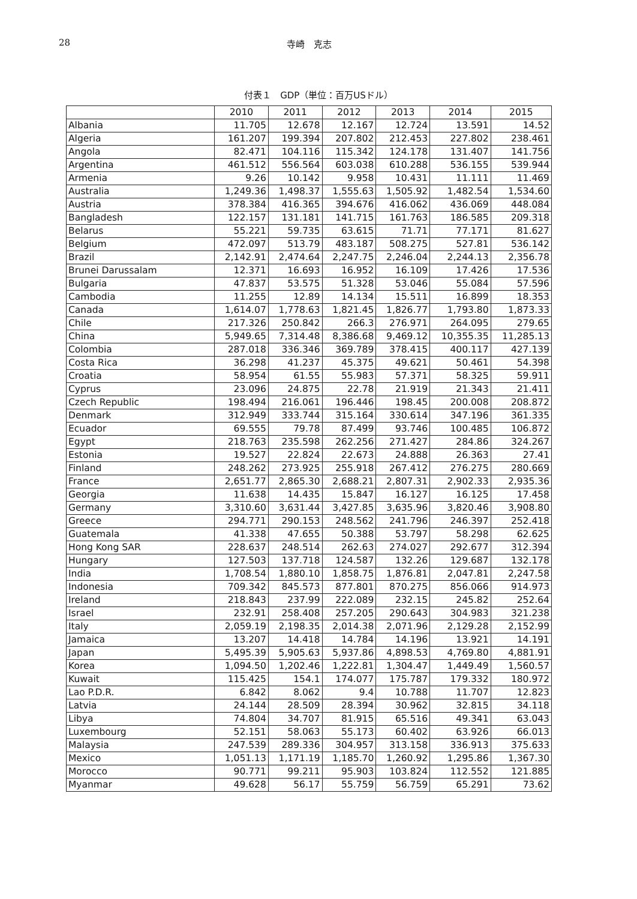28 寺崎　克志
付表１　GDP（単位：百万USドル）
| | 2010 | 2011 | 2012 | 2013 | 2014 | 2015 |
| --- | --- | --- | --- | --- | --- | --- |
| Albania | 11.705 | 12.678 | 12.167 | 12.724 | 13.591 | 14.52 |
| Algeria | 161.207 | 199.394 | 207.802 | 212.453 | 227.802 | 238.461 |
| Angola | 82.471 | 104.116 | 115.342 | 124.178 | 131.407 | 141.756 |
| Argentina | 461.512 | 556.564 | 603.038 | 610.288 | 536.155 | 539.944 |
| Armenia | 9.26 | 10.142 | 9.958 | 10.431 | 11.111 | 11.469 |
| Australia | 1,249.36 | 1,498.37 | 1,555.63 | 1,505.92 | 1,482.54 | 1,534.60 |
| Austria | 378.384 | 416.365 | 394.676 | 416.062 | 436.069 | 448.084 |
| Bangladesh | 122.157 | 131.181 | 141.715 | 161.763 | 186.585 | 209.318 |
| Belarus | 55.221 | 59.735 | 63.615 | 71.71 | 77.171 | 81.627 |
| Belgium | 472.097 | 513.79 | 483.187 | 508.275 | 527.81 | 536.142 |
| Brazil | 2,142.91 | 2,474.64 | 2,247.75 | 2,246.04 | 2,244.13 | 2,356.78 |
| Brunei Darussalam | 12.371 | 16.693 | 16.952 | 16.109 | 17.426 | 17.536 |
| Bulgaria | 47.837 | 53.575 | 51.328 | 53.046 | 55.084 | 57.596 |
| Cambodia | 11.255 | 12.89 | 14.134 | 15.511 | 16.899 | 18.353 |
| Canada | 1,614.07 | 1,778.63 | 1,821.45 | 1,826.77 | 1,793.80 | 1,873.33 |
| Chile | 217.326 | 250.842 | 266.3 | 276.971 | 264.095 | 279.65 |
| China | 5,949.65 | 7,314.48 | 8,386.68 | 9,469.12 | 10,355.35 | 11,285.13 |
| Colombia | 287.018 | 336.346 | 369.789 | 378.415 | 400.117 | 427.139 |
| Costa Rica | 36.298 | 41.237 | 45.375 | 49.621 | 50.461 | 54.398 |
| Croatia | 58.954 | 61.55 | 55.983 | 57.371 | 58.325 | 59.911 |
| Cyprus | 23.096 | 24.875 | 22.78 | 21.919 | 21.343 | 21.411 |
| Czech Republic | 198.494 | 216.061 | 196.446 | 198.45 | 200.008 | 208.872 |
| Denmark | 312.949 | 333.744 | 315.164 | 330.614 | 347.196 | 361.335 |
| Ecuador | 69.555 | 79.78 | 87.499 | 93.746 | 100.485 | 106.872 |
| Egypt | 218.763 | 235.598 | 262.256 | 271.427 | 284.86 | 324.267 |
| Estonia | 19.527 | 22.824 | 22.673 | 24.888 | 26.363 | 27.41 |
| Finland | 248.262 | 273.925 | 255.918 | 267.412 | 276.275 | 280.669 |
| France | 2,651.77 | 2,865.30 | 2,688.21 | 2,807.31 | 2,902.33 | 2,935.36 |
| Georgia | 11.638 | 14.435 | 15.847 | 16.127 | 16.125 | 17.458 |
| Germany | 3,310.60 | 3,631.44 | 3,427.85 | 3,635.96 | 3,820.46 | 3,908.80 |
| Greece | 294.771 | 290.153 | 248.562 | 241.796 | 246.397 | 252.418 |
| Guatemala | 41.338 | 47.655 | 50.388 | 53.797 | 58.298 | 62.625 |
| Hong Kong SAR | 228.637 | 248.514 | 262.63 | 274.027 | 292.677 | 312.394 |
| Hungary | 127.503 | 137.718 | 124.587 | 132.26 | 129.687 | 132.178 |
| India | 1,708.54 | 1,880.10 | 1,858.75 | 1,876.81 | 2,047.81 | 2,247.58 |
| Indonesia | 709.342 | 845.573 | 877.801 | 870.275 | 856.066 | 914.973 |
| Ireland | 218.843 | 237.99 | 222.089 | 232.15 | 245.82 | 252.64 |
| Israel | 232.91 | 258.408 | 257.205 | 290.643 | 304.983 | 321.238 |
| Italy | 2,059.19 | 2,198.35 | 2,014.38 | 2,071.96 | 2,129.28 | 2,152.99 |
| Jamaica | 13.207 | 14.418 | 14.784 | 14.196 | 13.921 | 14.191 |
| Japan | 5,495.39 | 5,905.63 | 5,937.86 | 4,898.53 | 4,769.80 | 4,881.91 |
| Korea | 1,094.50 | 1,202.46 | 1,222.81 | 1,304.47 | 1,449.49 | 1,560.57 |
| Kuwait | 115.425 | 154.1 | 174.077 | 175.787 | 179.332 | 180.972 |
| Lao P.D.R. | 6.842 | 8.062 | 9.4 | 10.788 | 11.707 | 12.823 |
| Latvia | 24.144 | 28.509 | 28.394 | 30.962 | 32.815 | 34.118 |
| Libya | 74.804 | 34.707 | 81.915 | 65.516 | 49.341 | 63.043 |
| Luxembourg | 52.151 | 58.063 | 55.173 | 60.402 | 63.926 | 66.013 |
| Malaysia | 247.539 | 289.336 | 304.957 | 313.158 | 336.913 | 375.633 |
| Mexico | 1,051.13 | 1,171.19 | 1,185.70 | 1,260.92 | 1,295.86 | 1,367.30 |
| Morocco | 90.771 | 99.211 | 95.903 | 103.824 | 112.552 | 121.885 |
| Myanmar | 49.628 | 56.17 | 55.759 | 56.759 | 65.291 | 73.62 |